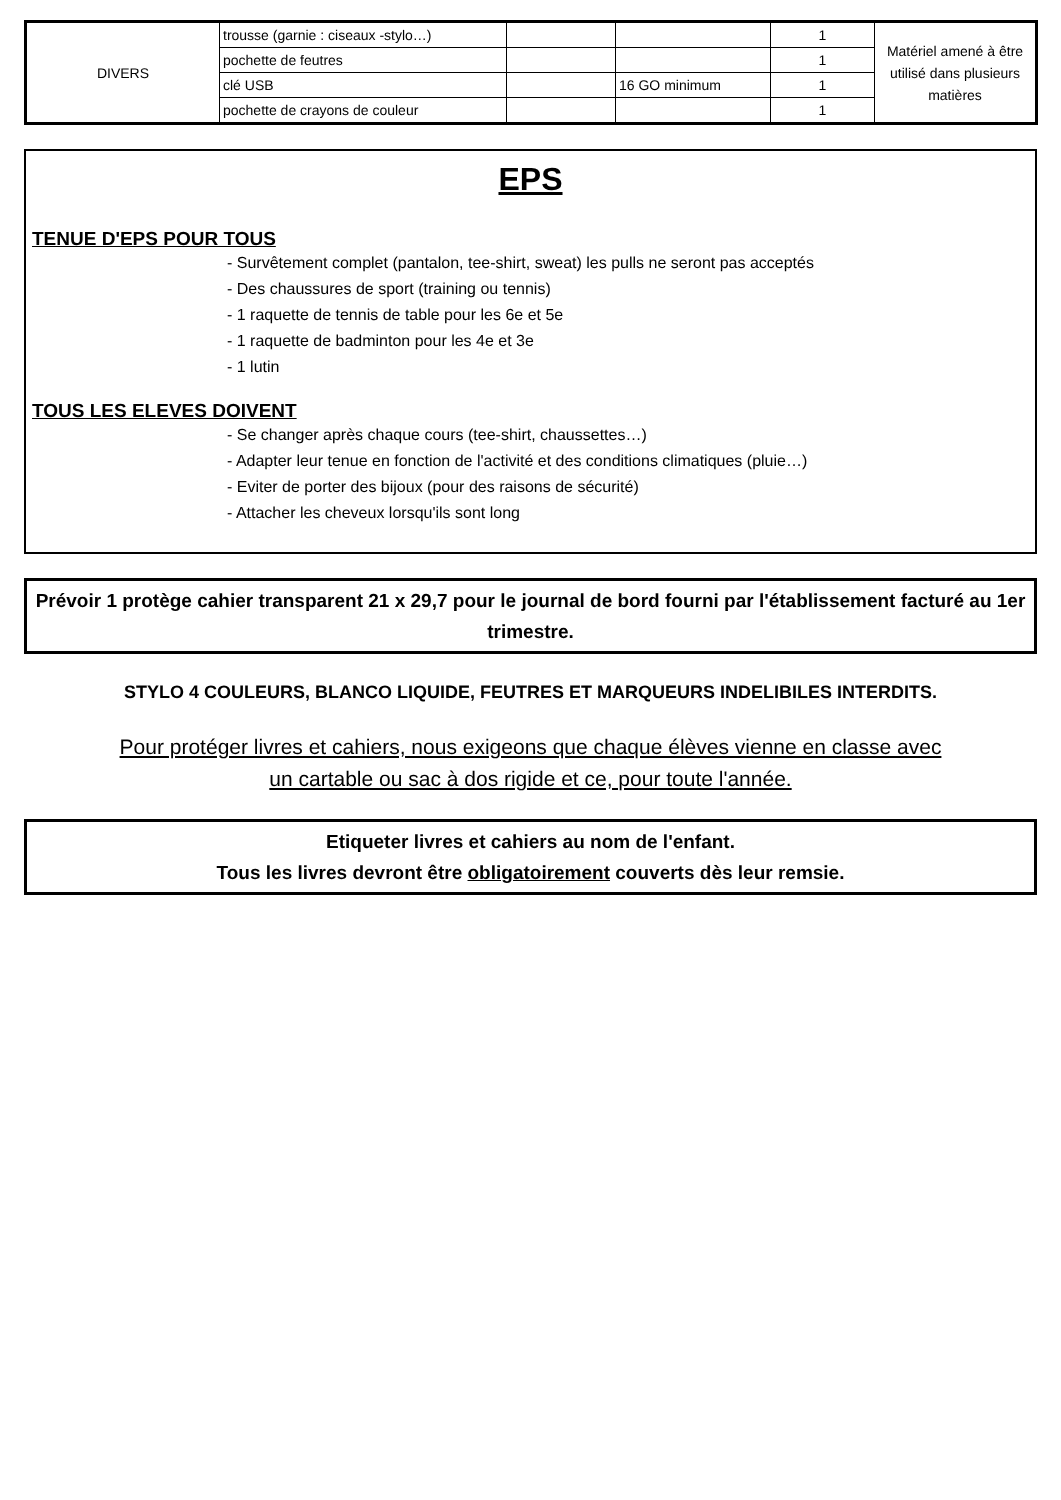| DIVERS | trousse (garnie : ciseaux -stylo…) | | | 1 | Matériel amené à être utilisé dans plusieurs matières |
| | pochette de feutres | | | 1 | |
| | clé USB | | 16 GO minimum | 1 | |
| | pochette de crayons de couleur | | | 1 | |
EPS
TENUE D'EPS POUR TOUS
- Survêtement complet (pantalon, tee-shirt, sweat) les pulls ne seront pas acceptés
- Des chaussures de sport (training ou tennis)
- 1 raquette de tennis de table pour les 6e et 5e
- 1 raquette de badminton pour les 4e et 3e
- 1 lutin
TOUS LES ELEVES DOIVENT
- Se changer après chaque cours (tee-shirt, chaussettes…)
- Adapter leur tenue en fonction de l'activité et des conditions climatiques (pluie…)
- Eviter de porter des bijoux (pour des raisons de sécurité)
- Attacher les cheveux lorsqu'ils sont long
Prévoir 1 protège cahier transparent 21 x 29,7 pour le journal de bord fourni par l'établissement facturé au 1er trimestre.
STYLO 4 COULEURS, BLANCO LIQUIDE, FEUTRES ET MARQUEURS INDELIBILES INTERDITS.
Pour protéger livres et cahiers, nous exigeons que chaque élèves vienne en classe avec
un cartable ou sac à dos rigide et ce, pour toute l'année.
Etiqueter livres et cahiers au nom de l'enfant.
Tous les livres devront être obligatoirement couverts dès leur remsie.